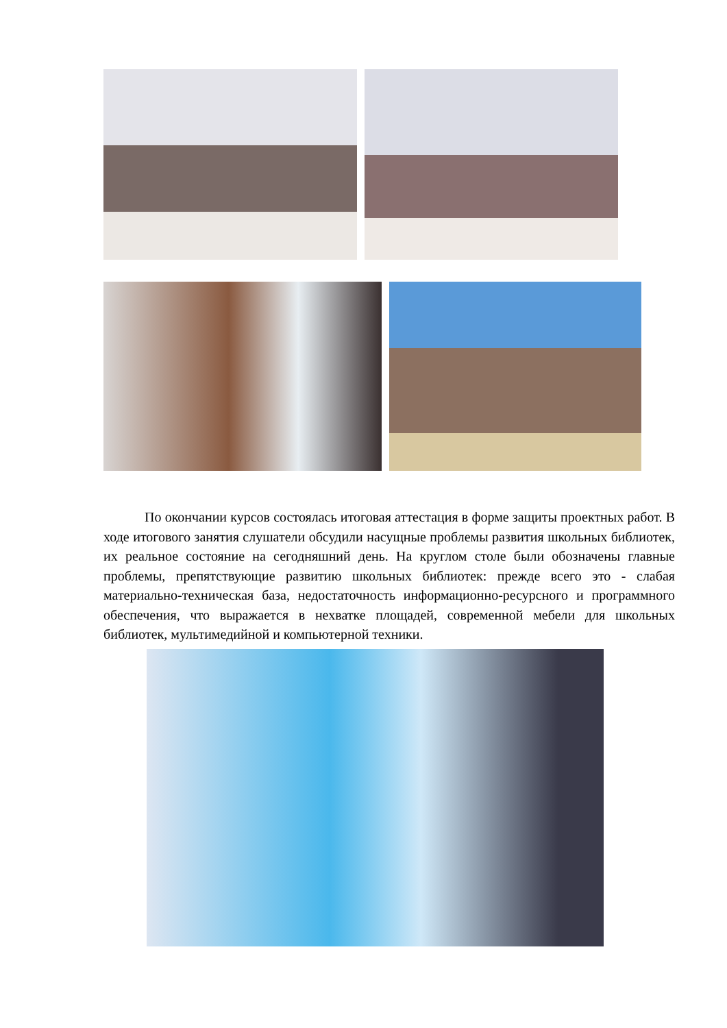По окончании курсов состоялась итоговая аттестация в форме защиты проектных работ. В ходе итогового занятия слушатели обсудили насущные проблемы развития школьных библиотек, их реальное состояние на сегодняшний день. На круглом столе были обозначены главные проблемы, препятствующие развитию школьных библиотек: прежде всего это - слабая материально-техническая база, недостаточность информационно-ресурсного и программного обеспечения, что выражается в нехватке площадей, современной мебели для школьных библиотек, мультимедийной и компьютерной техники.